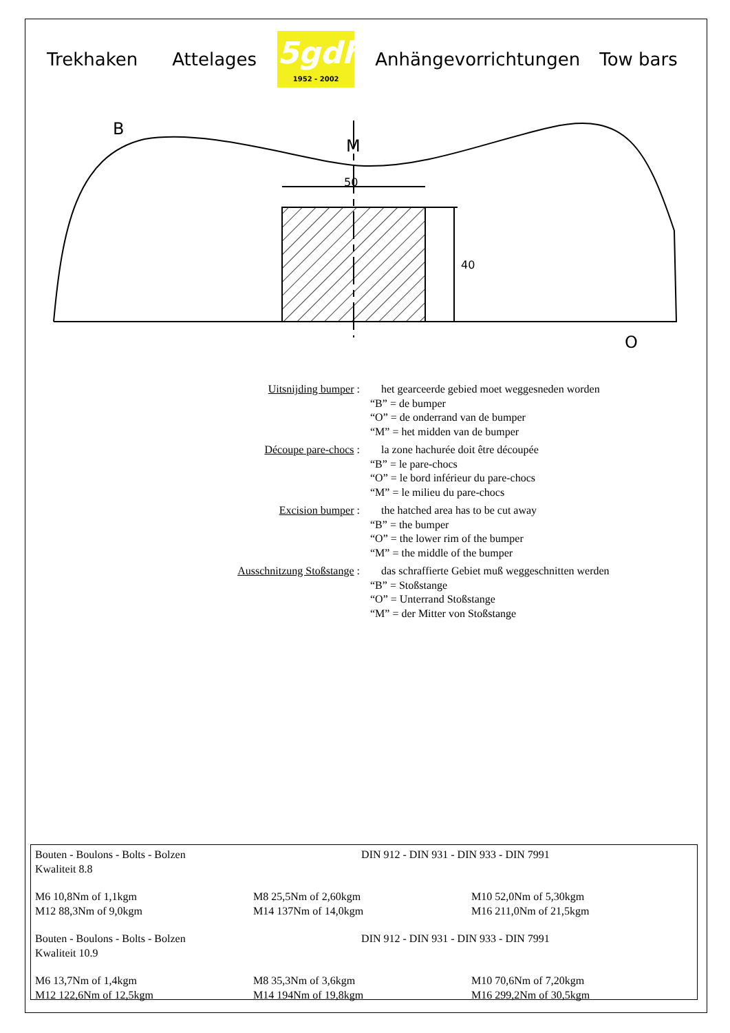Trekhaken Attelages
5gdh
1952 - 2002
Anhängevorrichtungen Tow bars
50
40
B
M
O
Uitsnijding bumper : het gearceerde gebied moet weggesneden worden
“B” = de bumper
“O” = de onderrand van de bumper
“M” = het midden van de bumper
Découpe pare-chocs : la zone hachurée doit être découpée
“B” = le pare-chocs
“O” = le bord inférieur du pare-chocs
“M” = le milieu du pare-chocs
Excision bumper : the hatched area has to be cut away
“B” = the bumper
“O” = the lower rim of the bumper
“M” = the middle of the bumper
Ausschnitzung Stoßstange :
das schraffierte Gebiet muß weggeschnitten werden
“B” = Stoßstange
“O” = Unterrand Stoßstange
“M” = der Mitter von Stoßstange
| Bouten - Boulons - Bolts - Bolzen Kwaliteit 8.8 | | DIN 912 - DIN 931 - DIN 933 - DIN 7991 |
| M6 10,8Nm of 1,1kgm M12 88,3Nm of 9,0kgm | M8 25,5Nm of 2,60kgm M14 137Nm of 14,0kgm | M10 52,0Nm of 5,30kgm M16 211,0Nm of 21,5kgm |
| Bouten - Boulons - Bolts - Bolzen Kwaliteit 10.9 | | DIN 912 - DIN 931 - DIN 933 - DIN 7991 |
| M6 13,7Nm of 1,4kgm M12 122,6Nm of 12,5kgm | M8 35,3Nm of 3,6kgm M14 194Nm of 19,8kgm | M10 70,6Nm of 7,20kgm M16 299,2Nm of 30,5kgm |